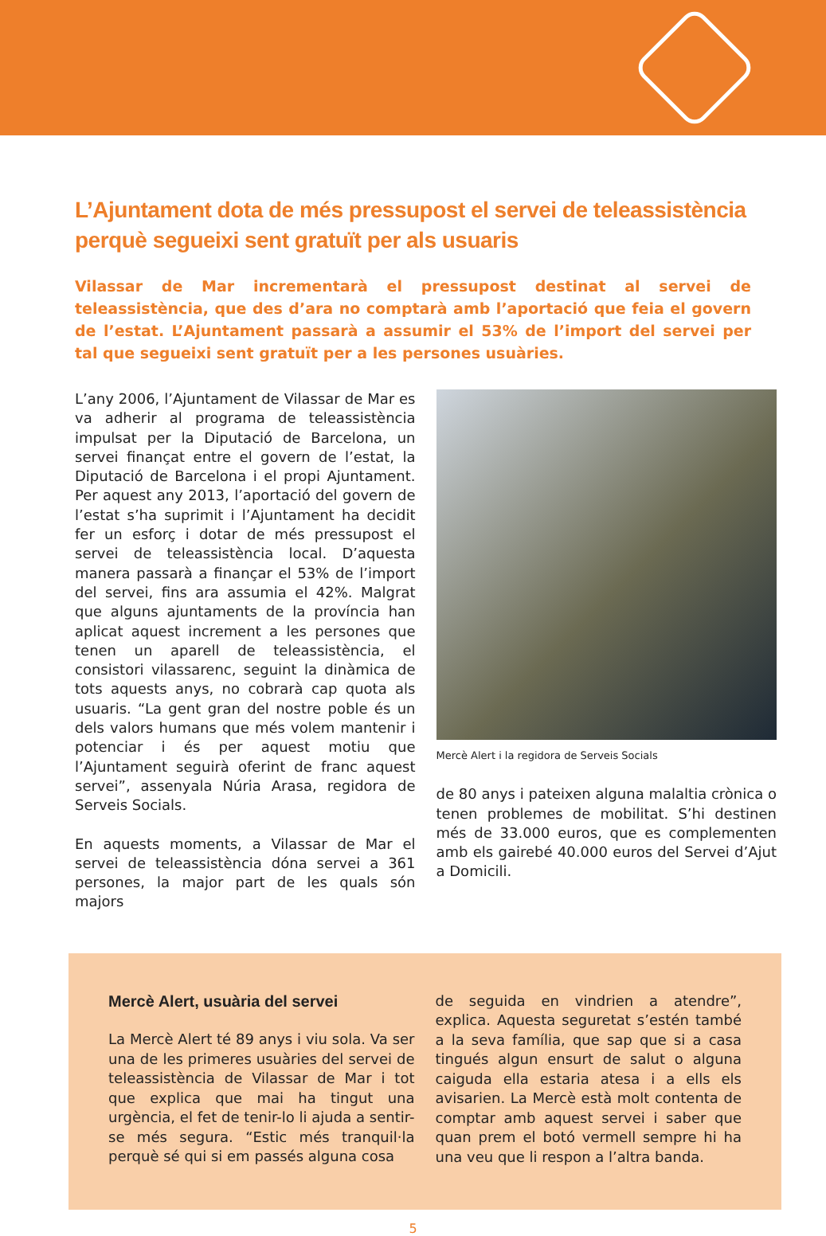L’Ajuntament dota de més pressupost el servei de teleassistència perquè segueixi sent gratuït per als usuaris
Vilassar de Mar incrementarà el pressupost destinat al servei de teleassistència, que des d’ara no comptarà amb l’aportació que feia el govern de l’estat. L’Ajuntament passarà a assumir el 53% de l’import del servei per tal que segueixi sent gratuït per a les persones usuàries.
L’any 2006, l’Ajuntament de Vilassar de Mar es va adherir al programa de teleassistència impulsat per la Diputació de Barcelona, un servei finançat entre el govern de l’estat, la Diputació de Barcelona i el propi Ajuntament. Per aquest any 2013, l’aportació del govern de l’estat s’ha suprimit i l’Ajuntament ha decidit fer un esforç i dotar de més pressupost el servei de teleassistència local. D’aquesta manera passarà a finançar el 53% de l’import del servei, fins ara assumia el 42%. Malgrat que alguns ajuntaments de la província han aplicat aquest increment a les persones que tenen un aparell de teleassistència, el consistori vilassarenc, seguint la dinàmica de tots aquests anys, no cobrarà cap quota als usuaris. “La gent gran del nostre poble és un dels valors humans que més volem mantenir i potenciar i és per aquest motiu que l’Ajuntament seguirà oferint de franc aquest servei”, assenyala Núria Arasa, regidora de Serveis Socials.
En aquests moments, a Vilassar de Mar el servei de teleassistència dóna servei a 361 persones, la major part de les quals són majors
Mercè Alert i la regidora de Serveis Socials
de 80 anys i pateixen alguna malaltia crònica o tenen problemes de mobilitat. S’hi destinen més de 33.000 euros, que es complementen amb els gairebé 40.000 euros del Servei d’Ajut a Domicili.
Mercè Alert, usuària del servei
La Mercè Alert té 89 anys i viu sola. Va ser una de les primeres usuàries del servei de teleassistència de Vilassar de Mar i tot que explica que mai ha tingut una urgència, el fet de tenir-lo li ajuda a sentir-se més segura. “Estic més tranquil·la perquè sé qui si em passés alguna cosa
de seguida en vindrien a atendre”, explica. Aquesta seguretat s’estén també a la seva família, que sap que si a casa tingués algun ensurt de salut o alguna caiguda ella estaria atesa i a ells els avisarien. La Mercè està molt contenta de comptar amb aquest servei i saber que quan prem el botó vermell sempre hi ha una veu que li respon a l’altra banda.
5